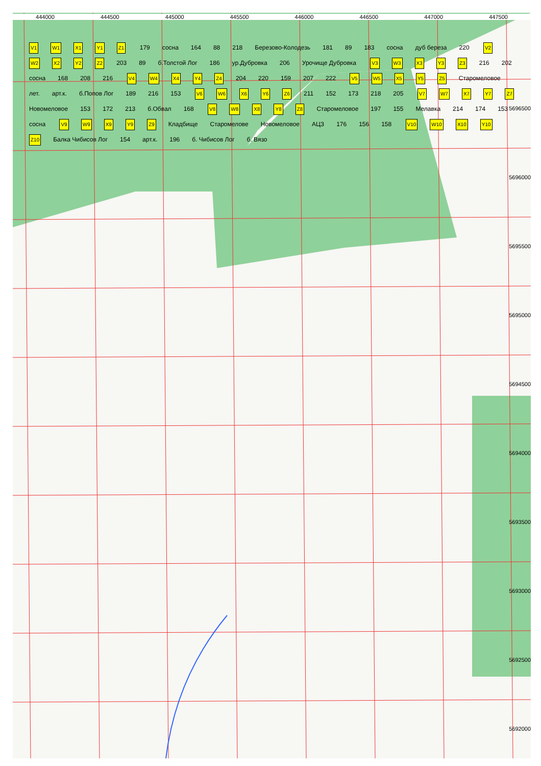444000 444500 445000 445500 446000 446500 447000 447500
5696500 5696000 5695500 5695000 5694500 5694000 5693500 5693000 5692500 5692000
V1 W1 X1 Y1 Z1 179 сосна 164 88 218 Березово-Колодезь 181 89 183 сосна дуб береза 220 V2 W2 X2 Y2 Z2 203 89 б.Толстой Лог 186 ур.Дубровка 206 Урочище Дубровка V3 W3 X3 Y3 Z3 216 202 сосна 168 208 216 V4 W4 X4 Y4 Z4 204 220 159 207 222 V5 W5 X5 Y5 Z5 Старомеловое лет. арт.к. б.Попов Лог 189 216 153 V6 W6 X6 Y6 Z6 211 152 173 218 205 V7 W7 X7 Y7 Z7 Новомеловое 153 172 213 б.Обвал 168 V8 W8 X8 Y8 Z8 Старомеловое 197 155 Мелавка 214 174 153 сосна V9 W9 X9 Y9 Z9 Кладбище Старомелове Новомеловое АЦЗ 176 156 158 V10 W10 X10 Y10 Z10 Балка Чибисов Лог 154 арт.к. 196 б. Чибисов Лог б. Вязо